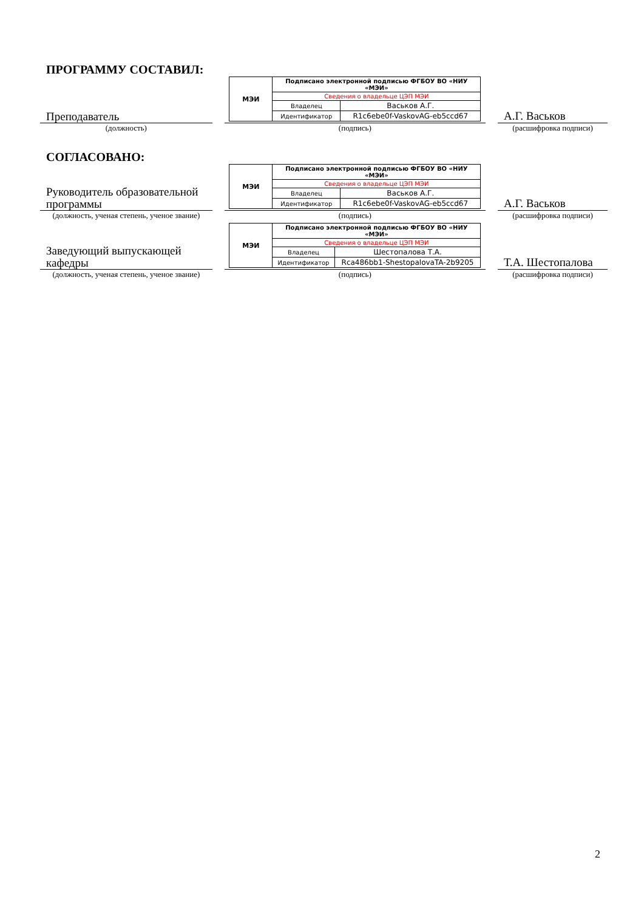ПРОГРАММУ СОСТАВИЛ:
Преподаватель
| МЭИ | Подписано электронной подписью ФГБОУ ВО «НИУ «МЭИ» | |
| | Сведения о владельце ЦЭП МЭИ | |
| | Владелец | Васьков А.Г. |
| | Идентификатор | R1c6ebe0f-VaskovAG-eb5ccd67 |
А.Г. Васьков
(должность) (подпись) (расшифровка подписи)
СОГЛАСОВАНО:
Руководитель образовательной программы
| МЭИ | Подписано электронной подписью ФГБОУ ВО «НИУ «МЭИ» | |
| | Сведения о владельце ЦЭП МЭИ | |
| | Владелец | Васьков А.Г. |
| | Идентификатор | R1c6ebe0f-VaskovAG-eb5ccd67 |
А.Г. Васьков
(должность, ученая степень, ученое звание)
(подпись) (расшифровка подписи)
Заведующий выпускающей кафедры
| МЭИ | Подписано электронной подписью ФГБОУ ВО «НИУ «МЭИ» | |
| | Сведения о владельце ЦЭП МЭИ | |
| | Владелец | Шестопалова Т.А. |
| | Идентификатор | Rca486bb1-ShestopalovaTA-2b9205 |
Т.А. Шестопалова
(должность, ученая степень, ученое звание)
(подпись) (расшифровка подписи)
2